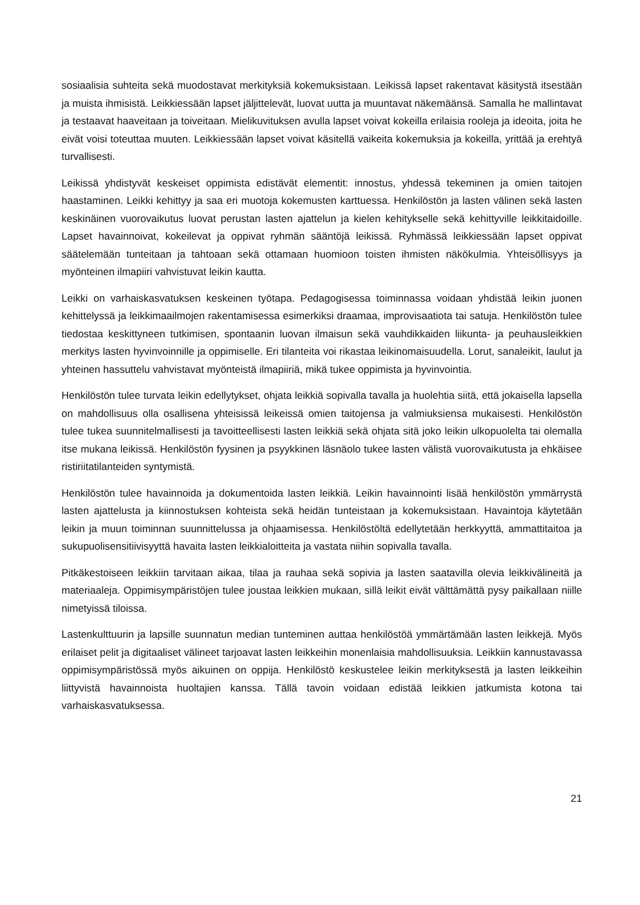sosiaalisia suhteita sekä muodostavat merkityksiä kokemuksistaan. Leikissä lapset rakentavat käsitystä itsestään ja muista ihmisistä. Leikkiessään lapset jäljittelevät, luovat uutta ja muuntavat näkemäänsä. Samalla he mallintavat ja testaavat haaveitaan ja toiveitaan. Mielikuvituksen avulla lapset voivat kokeilla erilaisia rooleja ja ideoita, joita he eivät voisi toteuttaa muuten. Leikkiessään lapset voivat käsitellä vaikeita kokemuksia ja kokeilla, yrittää ja erehtyä turvallisesti.
Leikissä yhdistyvät keskeiset oppimista edistävät elementit: innostus, yhdessä tekeminen ja omien taitojen haastaminen. Leikki kehittyy ja saa eri muotoja kokemusten karttuessa. Henkilöstön ja lasten välinen sekä lasten keskinäinen vuorovaikutus luovat perustan lasten ajattelun ja kielen kehitykselle sekä kehittyville leikkitaidoille. Lapset havainnoivat, kokeilevat ja oppivat ryhmän sääntöjä leikissä. Ryhmässä leikkiessään lapset oppivat säätelemään tunteitaan ja tahtoaan sekä ottamaan huomioon toisten ihmisten näkökulmia. Yhteisöllisyys ja myönteinen ilmapiiri vahvistuvat leikin kautta.
Leikki on varhaiskasvatuksen keskeinen työtapa. Pedagogisessa toiminnassa voidaan yhdistää leikin juonen kehittelyssä ja leikkimaailmojen rakentamisessa esimerkiksi draamaa, improvisaatiota tai satuja. Henkilöstön tulee tiedostaa keskittyneen tutkimisen, spontaanin luovan ilmaisun sekä vauhdikkaiden liikunta- ja peuhausleikkien merkitys lasten hyvinvoinnille ja oppimiselle. Eri tilanteita voi rikastaa leikinomaisuudella. Lorut, sanaleikit, laulut ja yhteinen hassuttelu vahvistavat myönteistä ilmapiiriä, mikä tukee oppimista ja hyvinvointia.
Henkilöstön tulee turvata leikin edellytykset, ohjata leikkiä sopivalla tavalla ja huolehtia siitä, että jokaisella lapsella on mahdollisuus olla osallisena yhteisissä leikeissä omien taitojensa ja valmiuksiensa mukaisesti. Henkilöstön tulee tukea suunnitelmallisesti ja tavoitteellisesti lasten leikkiä sekä ohjata sitä joko leikin ulkopuolelta tai olemalla itse mukana leikissä. Henkilöstön fyysinen ja psyykkinen läsnäolo tukee lasten välistä vuorovaikutusta ja ehkäisee ristiriitatilanteiden syntymistä.
Henkilöstön tulee havainnoida ja dokumentoida lasten leikkiä. Leikin havainnointi lisää henkilöstön ymmärrystä lasten ajattelusta ja kiinnostuksen kohteista sekä heidän tunteistaan ja kokemuksistaan. Havaintoja käytetään leikin ja muun toiminnan suunnittelussa ja ohjaamisessa. Henkilöstöltä edellytetään herkkyyttä, ammattitaitoa ja sukupuolisensitiivisyyttä havaita lasten leikkialoitteita ja vastata niihin sopivalla tavalla.
Pitkäkestoiseen leikkiin tarvitaan aikaa, tilaa ja rauhaa sekä sopivia ja lasten saatavilla olevia leikkivälineitä ja materiaaleja. Oppimisympäristöjen tulee joustaa leikkien mukaan, sillä leikit eivät välttämättä pysy paikallaan niille nimetyissä tiloissa.
Lastenkulttuurin ja lapsille suunnatun median tunteminen auttaa henkilöstöä ymmärtämään lasten leikkejä. Myös erilaiset pelit ja digitaaliset välineet tarjoavat lasten leikkeihin monenlaisia mahdollisuuksia. Leikkiin kannustavassa oppimisympäristössä myös aikuinen on oppija. Henkilöstö keskustelee leikin merkityksestä ja lasten leikkeihin liittyvistä havainnoista huoltajien kanssa. Tällä tavoin voidaan edistää leikkien jatkumista kotona tai varhaiskasvatuksessa.
21